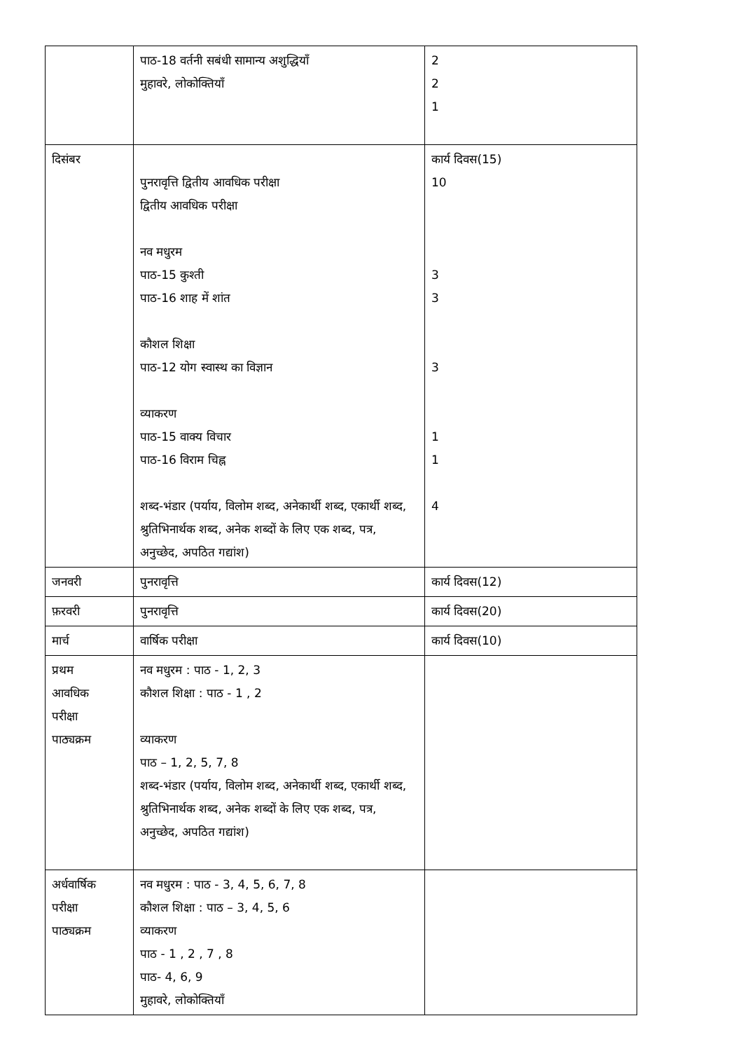| | पाठ-18 वर्तनी सबंधी सामान्य अशुद्धियाँ मुहावरे, लोकोक्तियाँ | 2 2 1 |
| दिसंबर | पुनरावृत्ति द्वितीय आवधिक परीक्षा द्वितीय आवधिक परीक्षा नव मधुरम पाठ-15 कुश्ती पाठ-16 शाह में शांत कौशल शिक्षा पाठ-12 योग स्वास्थ का विज्ञान व्याकरण पाठ-15 वाक्य विचार पाठ-16 विराम चिह्न शब्द-भंडार (पर्याय, विलोम शब्द, अनेकार्थी शब्द, एकार्थी शब्द, श्रुतिभिनार्थक शब्द, अनेक शब्दों के लिए एक शब्द, पत्र, अनुच्छेद, अपठित गद्यांश) | कार्य दिवस(15) 10 3 3 3 1 1 4 |
| जनवरी | पुनरावृत्ति | कार्य दिवस(12) |
| फ़रवरी | पुनरावृत्ति | कार्य दिवस(20) |
| मार्च | वार्षिक परीक्षा | कार्य दिवस(10) |
| प्रथम आवधिक परीक्षा पाठ्यक्रम | नव मधुरम : पाठ - 1, 2, 3 कौशल शिक्षा : पाठ - 1 , 2 व्याकरण पाठ – 1, 2, 5, 7, 8 शब्द-भंडार (पर्याय, विलोम शब्द, अनेकार्थी शब्द, एकार्थी शब्द, श्रुतिभिनार्थक शब्द, अनेक शब्दों के लिए एक शब्द, पत्र, अनुच्छेद, अपठित गद्यांश) | |
| अर्धवार्षिक परीक्षा पाठ्यक्रम | नव मधुरम : पाठ - 3, 4, 5, 6, 7, 8 कौशल शिक्षा : पाठ – 3, 4, 5, 6 व्याकरण पाठ - 1 , 2 , 7 , 8 पाठ- 4, 6, 9 मुहावरे, लोकोक्तियाँ | |